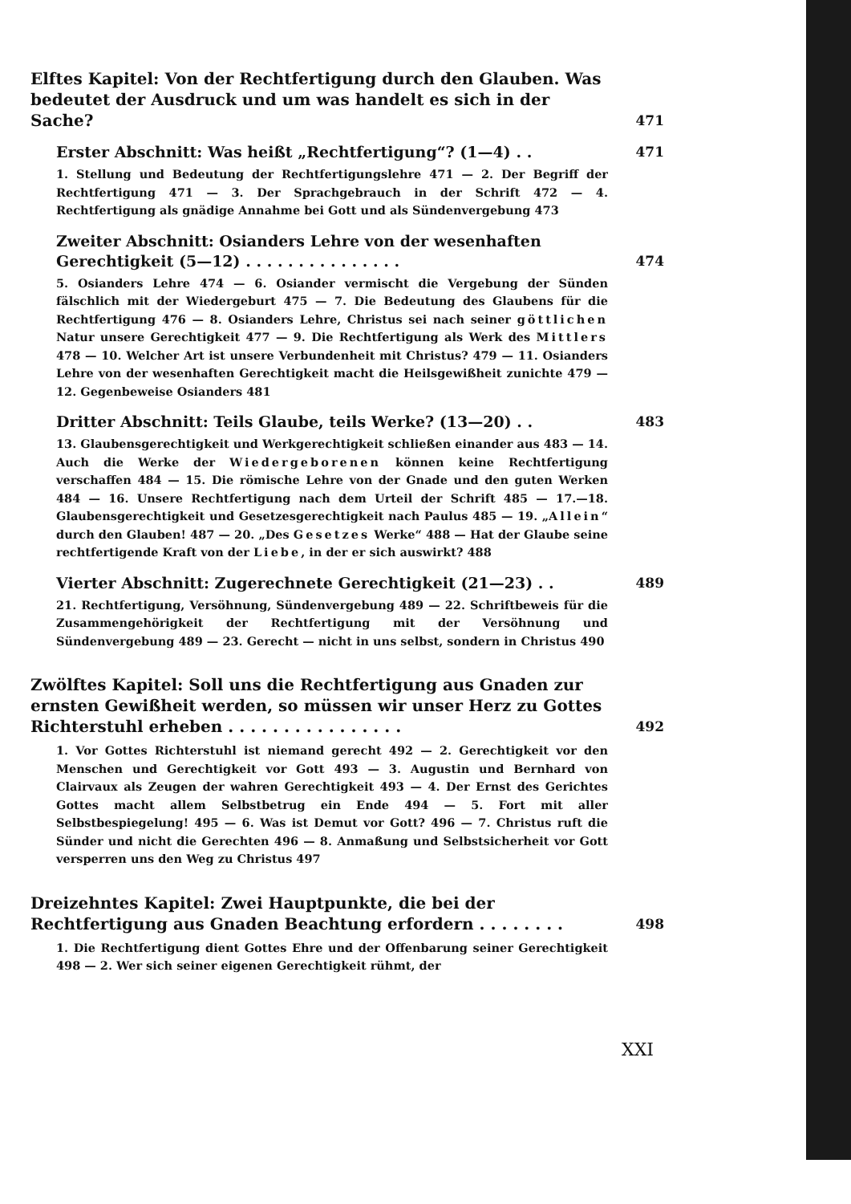Elftes Kapitel: Von der Rechtfertigung durch den Glauben. Was bedeutet der Ausdruck und um was handelt es sich in der Sache?
471
Erster Abschnitt: Was heißt „Rechtfertigung“? (1—4) . .
471
1. Stellung und Bedeutung der Rechtfertigungslehre 471 — 2. Der Begriff der Rechtfertigung 471 — 3. Der Sprachgebrauch in der Schrift 472 — 4. Rechtfertigung als gnädige Annahme bei Gott und als Sündenvergebung 473
Zweiter Abschnitt: Osianders Lehre von der wesenhaften Gerechtigkeit (5—12) . . . . . . . . . . . . . . .
474
5. Osianders Lehre 474 — 6. Osiander vermischt die Vergebung der Sünden fälschlich mit der Wiedergeburt 475 — 7. Die Bedeutung des Glaubens für die Rechtfertigung 476 — 8. Osianders Lehre, Christus sei nach seiner göttlichen Natur unsere Gerechtigkeit 477 — 9. Die Rechtfertigung als Werk des Mittlers 478 — 10. Welcher Art ist unsere Verbundenheit mit Christus? 479 — 11. Osianders Lehre von der wesenhaften Gerechtigkeit macht die Heilsgewißheit zunichte 479 — 12. Gegenbeweise Osianders 481
Dritter Abschnitt: Teils Glaube, teils Werke? (13—20) . .
483
13. Glaubensgerechtigkeit und Werkgerechtigkeit schließen einander aus 483 — 14. Auch die Werke der Wiedergeborenen können keine Rechtfertigung verschaffen 484 — 15. Die römische Lehre von der Gnade und den guten Werken 484 — 16. Unsere Rechtfertigung nach dem Urteil der Schrift 485 — 17.—18. Glaubensgerechtigkeit und Gesetzesgerechtigkeit nach Paulus 485 — 19. „Allein“ durch den Glauben! 487 — 20. „Des Gesetzes Werke“ 488 — Hat der Glaube seine rechtfertigende Kraft von der Liebe, in der er sich auswirkt? 488
Vierter Abschnitt: Zugerechnete Gerechtigkeit (21—23) . .
489
21. Rechtfertigung, Versöhnung, Sündenvergebung 489 — 22. Schriftbeweis für die Zusammengehörigkeit der Rechtfertigung mit der Versöhnung und Sündenvergebung 489 — 23. Gerecht — nicht in uns selbst, sondern in Christus 490
Zwölftes Kapitel: Soll uns die Rechtfertigung aus Gnaden zur ernsten Gewißheit werden, so müssen wir unser Herz zu Gottes Richterstuhl erheben . . . . . . . . . . . . . . . .
492
1. Vor Gottes Richterstuhl ist niemand gerecht 492 — 2. Gerechtigkeit vor den Menschen und Gerechtigkeit vor Gott 493 — 3. Augustin und Bernhard von Clairvaux als Zeugen der wahren Gerechtigkeit 493 — 4. Der Ernst des Gerichtes Gottes macht allem Selbstbetrug ein Ende 494 — 5. Fort mit aller Selbstbespiegelung! 495 — 6. Was ist Demut vor Gott? 496 — 7. Christus ruft die Sünder und nicht die Gerechten 496 — 8. Anmaßung und Selbstsicherheit vor Gott versperren uns den Weg zu Christus 497
Dreizehntes Kapitel: Zwei Hauptpunkte, die bei der Rechtfertigung aus Gnaden Beachtung erfordern . . . . . . . .
498
1. Die Rechtfertigung dient Gottes Ehre und der Offenbarung seiner Gerechtigkeit 498 — 2. Wer sich seiner eigenen Gerechtigkeit rühmt, der
XXI